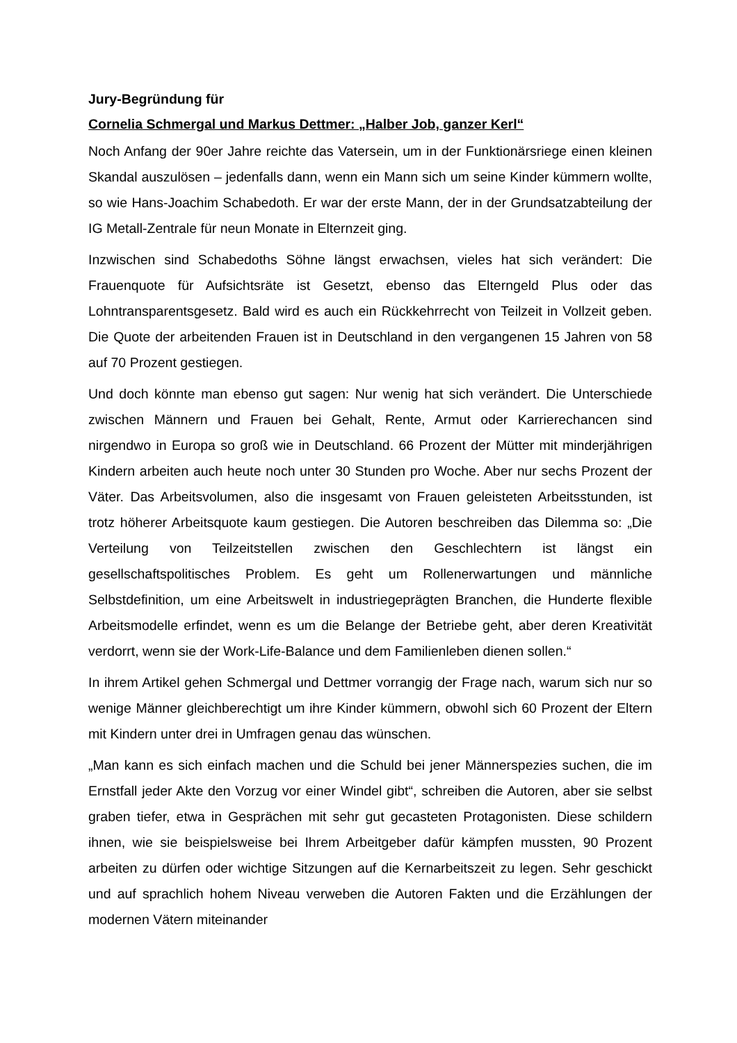Jury-Begründung für
Cornelia Schmergal und Markus Dettmer: „Halber Job, ganzer Kerl“
Noch Anfang der 90er Jahre reichte das Vatersein, um in der Funktionärsriege einen kleinen Skandal auszulösen – jedenfalls dann, wenn ein Mann sich um seine Kinder kümmern wollte, so wie Hans-Joachim Schabedoth. Er war der erste Mann, der in der Grundsatzabteilung der IG Metall-Zentrale für neun Monate in Elternzeit ging.
Inzwischen sind Schabedoths Söhne längst erwachsen, vieles hat sich verändert: Die Frauenquote für Aufsichtsräte ist Gesetzt, ebenso das Elterngeld Plus oder das Lohntransparentsgesetz. Bald wird es auch ein Rückkehrrecht von Teilzeit in Vollzeit geben. Die Quote der arbeitenden Frauen ist in Deutschland in den vergangenen 15 Jahren von 58 auf 70 Prozent gestiegen.
Und doch könnte man ebenso gut sagen: Nur wenig hat sich verändert. Die Unterschiede zwischen Männern und Frauen bei Gehalt, Rente, Armut oder Karrierechancen sind nirgendwo in Europa so groß wie in Deutschland. 66 Prozent der Mütter mit minderjährigen Kindern arbeiten auch heute noch unter 30 Stunden pro Woche. Aber nur sechs Prozent der Väter. Das Arbeitsvolumen, also die insgesamt von Frauen geleisteten Arbeitsstunden, ist trotz höherer Arbeitsquote kaum gestiegen. Die Autoren beschreiben das Dilemma so: „Die Verteilung von Teilzeitstellen zwischen den Geschlechtern ist längst ein gesellschaftspolitisches Problem. Es geht um Rollenerwartungen und männliche Selbstdefinition, um eine Arbeitswelt in industriegeprägten Branchen, die Hunderte flexible Arbeitsmodelle erfindet, wenn es um die Belange der Betriebe geht, aber deren Kreativität verdorrt, wenn sie der Work-Life-Balance und dem Familienleben dienen sollen.“
In ihrem Artikel gehen Schmergal und Dettmer vorrangig der Frage nach, warum sich nur so wenige Männer gleichberechtigt um ihre Kinder kümmern, obwohl sich 60 Prozent der Eltern mit Kindern unter drei in Umfragen genau das wünschen.
„Man kann es sich einfach machen und die Schuld bei jener Männerspezies suchen, die im Ernstfall jeder Akte den Vorzug vor einer Windel gibt“, schreiben die Autoren, aber sie selbst graben tiefer, etwa in Gesprächen mit sehr gut gecasteten Protagonisten. Diese schildern ihnen, wie sie beispielsweise bei Ihrem Arbeitgeber dafür kämpfen mussten, 90 Prozent arbeiten zu dürfen oder wichtige Sitzungen auf die Kernarbeitszeit zu legen. Sehr geschickt und auf sprachlich hohem Niveau verweben die Autoren Fakten und die Erzählungen der modernen Vätern miteinander